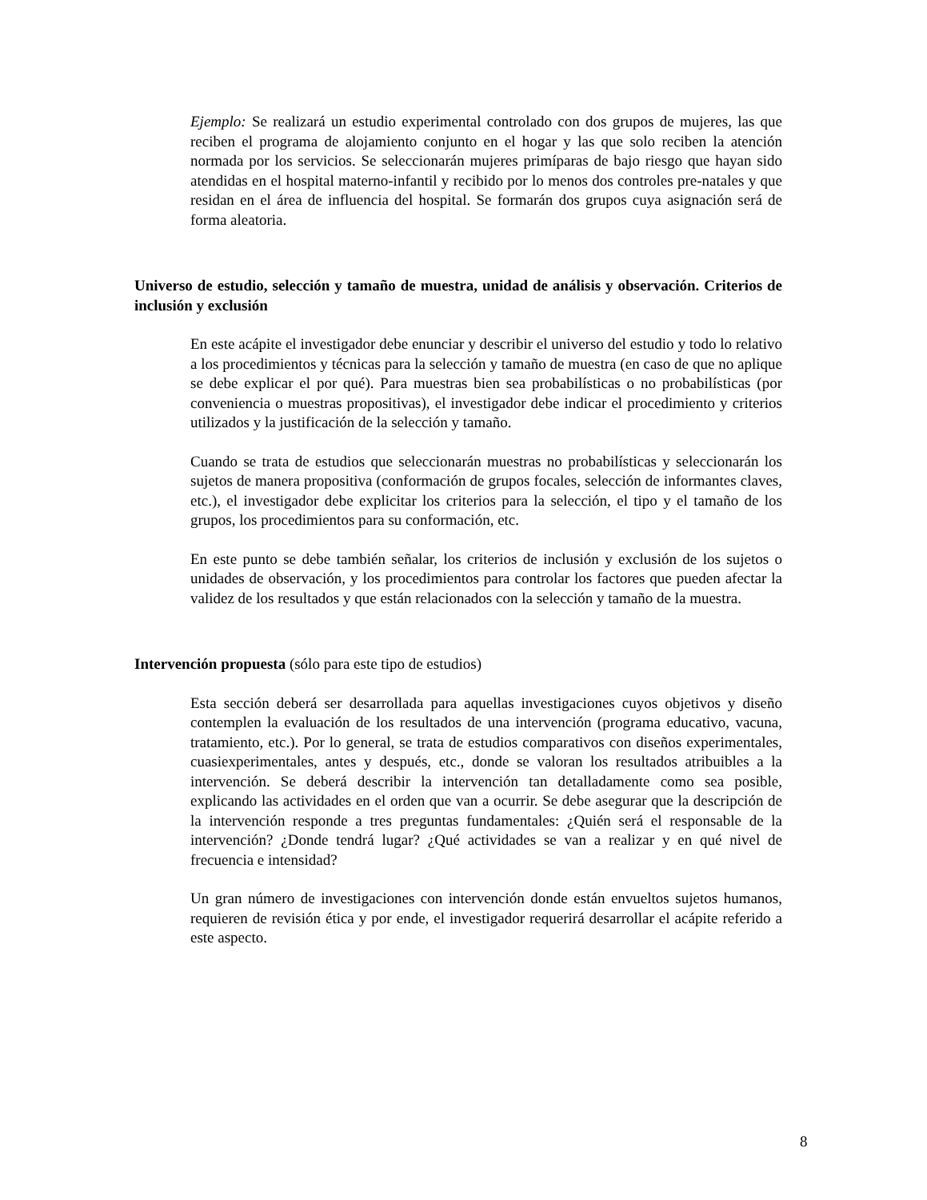Ejemplo: Se realizará un estudio experimental controlado con dos grupos de mujeres, las que reciben el programa de alojamiento conjunto en el hogar y las que solo reciben la atención normada por los servicios. Se seleccionarán mujeres primíparas de bajo riesgo que hayan sido atendidas en el hospital materno-infantil y recibido por lo menos dos controles pre-natales y que residan en el área de influencia del hospital. Se formarán dos grupos cuya asignación será de forma aleatoria.
Universo de estudio, selección y tamaño de muestra, unidad de análisis y observación. Criterios de inclusión y exclusión
En este acápite el investigador debe enunciar y describir el universo del estudio y todo lo relativo a los procedimientos y técnicas para la selección y tamaño de muestra (en caso de que no aplique se debe explicar el por qué). Para muestras bien sea probabilísticas o no probabilísticas (por conveniencia o muestras propositivas), el investigador debe indicar el procedimiento y criterios utilizados y la justificación de la selección y tamaño.
Cuando se trata de estudios que seleccionarán muestras no probabilísticas y seleccionarán los sujetos de manera propositiva (conformación de grupos focales, selección de informantes claves, etc.), el investigador debe explicitar los criterios para la selección, el tipo y el tamaño de los grupos, los procedimientos para su conformación, etc.
En este punto se debe también señalar, los criterios de inclusión y exclusión de los sujetos o unidades de observación, y los procedimientos para controlar los factores que pueden afectar la validez de los resultados y que están relacionados con la selección y tamaño de la muestra.
Intervención propuesta (sólo para este tipo de estudios)
Esta sección deberá ser desarrollada para aquellas investigaciones cuyos objetivos y diseño contemplen la evaluación de los resultados de una intervención (programa educativo, vacuna, tratamiento, etc.). Por lo general, se trata de estudios comparativos con diseños experimentales, cuasiexperimentales, antes y después, etc., donde se valoran los resultados atribuibles a la intervención. Se deberá describir la intervención tan detalladamente como sea posible, explicando las actividades en el orden que van a ocurrir. Se debe asegurar que la descripción de la intervención responde a tres preguntas fundamentales: ¿Quién será el responsable de la intervención? ¿Donde tendrá lugar? ¿Qué actividades se van a realizar y en qué nivel de frecuencia e intensidad?
Un gran número de investigaciones con intervención donde están envueltos sujetos humanos, requieren de revisión ética y por ende, el investigador requerirá desarrollar el acápite referido a este aspecto.
8